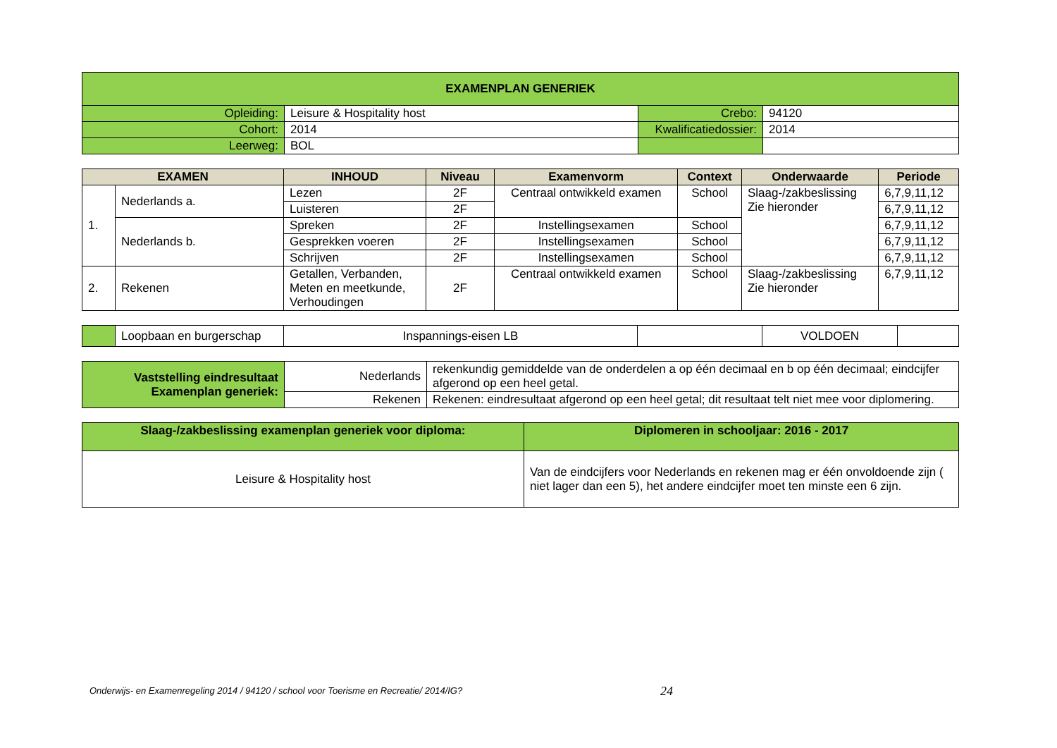| EXAMENPLAN GENERIEK | | | |
| Opleiding: | Leisure & Hospitality host | Crebo: | 94120 |
| Cohort: | 2014 | Kwalificatiedossier: | 2014 |
| Leerweg: | BOL | | |
| EXAMEN | | INHOUD | Niveau | Examenvorm | Context | Onderwaarde | Periode |
| --- | --- | --- | --- | --- | --- | --- | --- |
| 1. | Nederlands a. | Lezen | 2F | Centraal ontwikkeld examen | School | Slaag-/zakbeslissing Zie hieronder | 6,7,9,11,12 |
| | | Luisteren | 2F | | | | 6,7,9,11,12 |
| | Nederlands b. | Spreken | 2F | Instellingsexamen | School | | 6,7,9,11,12 |
| | | Gesprekken voeren | 2F | Instellingsexamen | School | | 6,7,9,11,12 |
| | | Schrijven | 2F | Instellingsexamen | School | | 6,7,9,11,12 |
| 2. | Rekenen | Getallen, Verbanden, Meten en meetkunde, Verhoudingen | 2F | Centraal ontwikkeld examen | School | Slaag-/zakbeslissing Zie hieronder | 6,7,9,11,12 |
| | Loopbaan en burgerschap | Inspannings-eisen LB | | VOLDOEN | |
| Vaststelling eindresultaat Examenplan generiek: | Nederlands | rekenkundig gemiddelde van de onderdelen a op één decimaal en b op één decimaal; eindcijfer afgerond op een heel getal. |
| | Rekenen | Rekenen: eindresultaat afgerond op een heel getal; dit resultaat telt niet mee voor diplomering. |
| Slaag-/zakbeslissing examenplan generiek voor diploma: | Diplomeren in schooljaar: 2016 - 2017 |
| --- | --- |
| Leisure & Hospitality host | Van de eindcijfers voor Nederlands en rekenen mag er één onvoldoende zijn ( niet lager dan een 5), het andere eindcijfer moet ten minste een 6 zijn. |
Onderwijs- en Examenregeling 2014 / 94120 / school voor Toerisme en Recreatie/ 2014/IG? 24